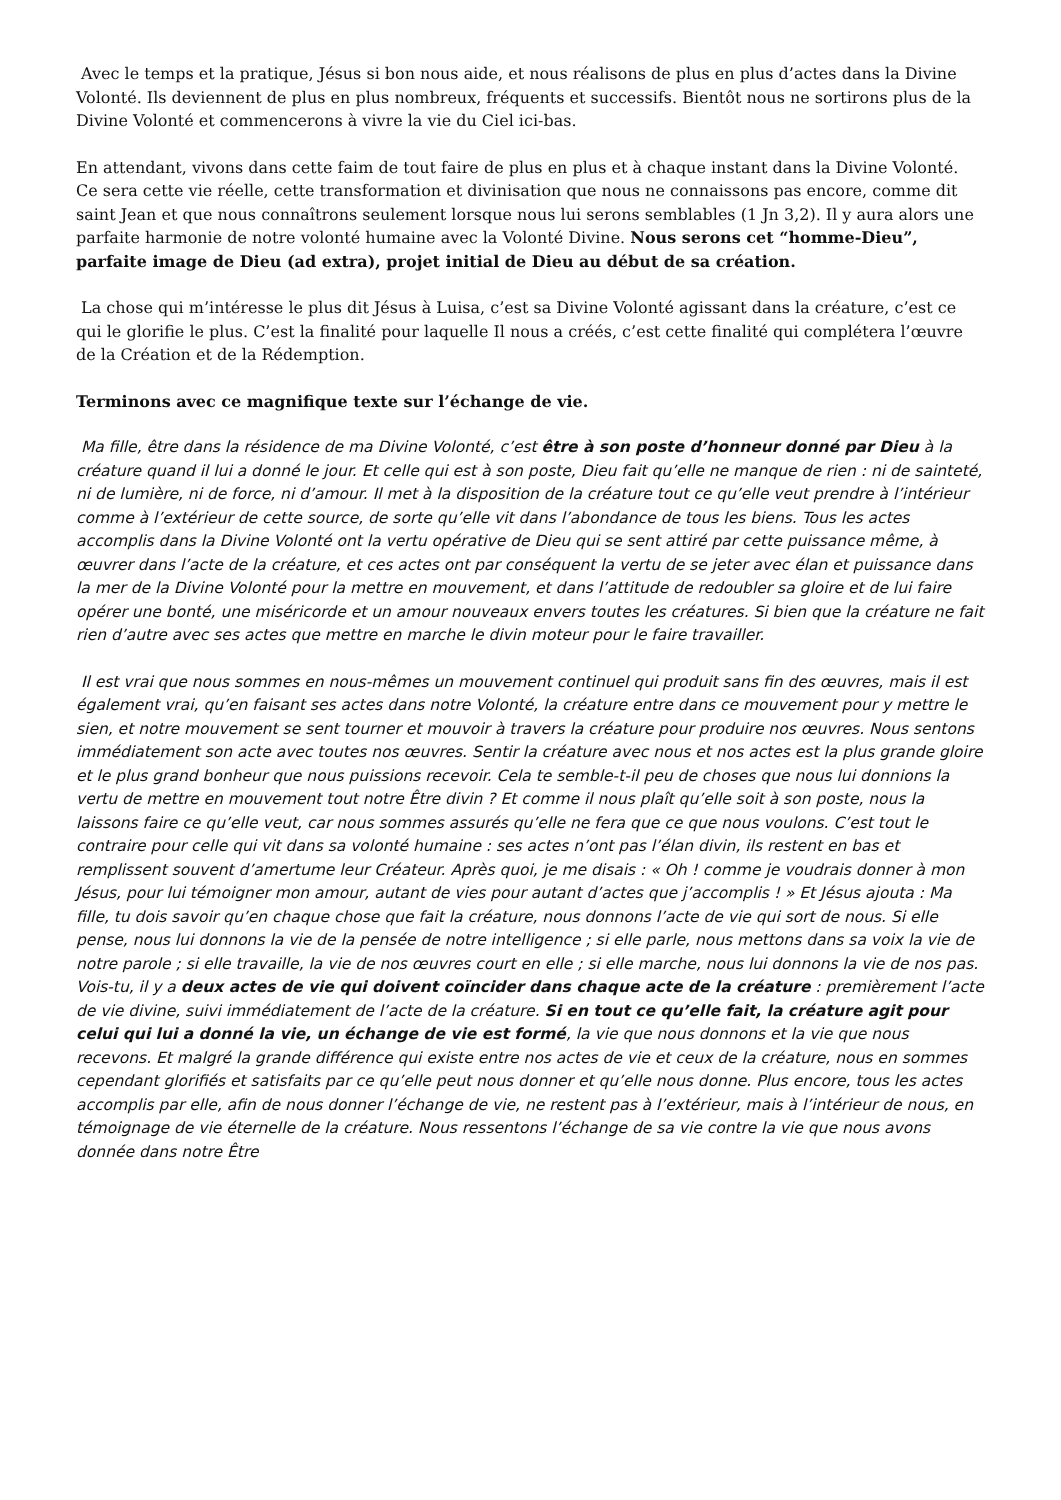Avec le temps et la pratique, Jésus si bon nous aide, et nous réalisons de plus en plus d’actes dans la Divine Volonté. Ils deviennent de plus en plus nombreux, fréquents et successifs. Bientôt nous ne sortirons plus de la Divine Volonté et commencerons à vivre la vie du Ciel ici-bas.
En attendant, vivons dans cette faim de tout faire de plus en plus et à chaque instant dans la Divine Volonté. Ce sera cette vie réelle, cette transformation et divinisation que nous ne connaissons pas encore, comme dit saint Jean et que nous connaîtrons seulement lorsque nous lui serons semblables (1 Jn 3,2). Il y aura alors une parfaite harmonie de notre volonté humaine avec la Volonté Divine. Nous serons cet “homme-Dieu”, parfaite image de Dieu (ad extra), projet initial de Dieu au début de sa création.
La chose qui m’intéresse le plus dit Jésus à Luisa, c’est sa Divine Volonté agissant dans la créature, c’est ce qui le glorifie le plus. C’est la finalité pour laquelle Il nous a créés, c’est cette finalité qui complétera l’œuvre de la Création et de la Rédemption.
Terminons avec ce magnifique texte sur l’échange de vie.
Ma fille, être dans la résidence de ma Divine Volonté, c’est être à son poste d’honneur donné par Dieu à la créature quand il lui a donné le jour. Et celle qui est à son poste, Dieu fait qu’elle ne manque de rien : ni de sainteté, ni de lumière, ni de force, ni d’amour. Il met à la disposition de la créature tout ce qu’elle veut prendre à l’intérieur comme à l’extérieur de cette source, de sorte qu’elle vit dans l’abondance de tous les biens. Tous les actes accomplis dans la Divine Volonté ont la vertu opérative de Dieu qui se sent attiré par cette puissance même, à œuvrer dans l’acte de la créature, et ces actes ont par conséquent la vertu de se jeter avec élan et puissance dans la mer de la Divine Volonté pour la mettre en mouvement, et dans l’attitude de redoubler sa gloire et de lui faire opérer une bonté, une miséricorde et un amour nouveaux envers toutes les créatures. Si bien que la créature ne fait rien d’autre avec ses actes que mettre en marche le divin moteur pour le faire travailler.
Il est vrai que nous sommes en nous-mêmes un mouvement continuel qui produit sans fin des œuvres, mais il est également vrai, qu’en faisant ses actes dans notre Volonté, la créature entre dans ce mouvement pour y mettre le sien, et notre mouvement se sent tourner et mouvoir à travers la créature pour produire nos œuvres. Nous sentons immédiatement son acte avec toutes nos œuvres. Sentir la créature avec nous et nos actes est la plus grande gloire et le plus grand bonheur que nous puissions recevoir. Cela te semble-t-il peu de choses que nous lui donnions la vertu de mettre en mouvement tout notre Être divin ? Et comme il nous plaît qu’elle soit à son poste, nous la laissons faire ce qu’elle veut, car nous sommes assurés qu’elle ne fera que ce que nous voulons. C’est tout le contraire pour celle qui vit dans sa volonté humaine : ses actes n’ont pas l’élan divin, ils restent en bas et remplissent souvent d’amertume leur Créateur. Après quoi, je me disais : « Oh ! comme je voudrais donner à mon Jésus, pour lui témoigner mon amour, autant de vies pour autant d’actes que j’accomplis ! » Et Jésus ajouta : Ma fille, tu dois savoir qu’en chaque chose que fait la créature, nous donnons l’acte de vie qui sort de nous. Si elle pense, nous lui donnons la vie de la pensée de notre intelligence ; si elle parle, nous mettons dans sa voix la vie de notre parole ; si elle travaille, la vie de nos œuvres court en elle ; si elle marche, nous lui donnons la vie de nos pas. Vois-tu, il y a deux actes de vie qui doivent coïncider dans chaque acte de la créature : premièrement l’acte de vie divine, suivi immédiatement de l’acte de la créature. Si en tout ce qu’elle fait, la créature agit pour celui qui lui a donné la vie, un échange de vie est formé, la vie que nous donnons et la vie que nous recevons. Et malgré la grande différence qui existe entre nos actes de vie et ceux de la créature, nous en sommes cependant glorifiés et satisfaits par ce qu’elle peut nous donner et qu’elle nous donne. Plus encore, tous les actes accomplis par elle, afin de nous donner l’échange de vie, ne restent pas à l’extérieur, mais à l’intérieur de nous, en témoignage de vie éternelle de la créature. Nous ressentons l’échange de sa vie contre la vie que nous avons donnée dans notre Être